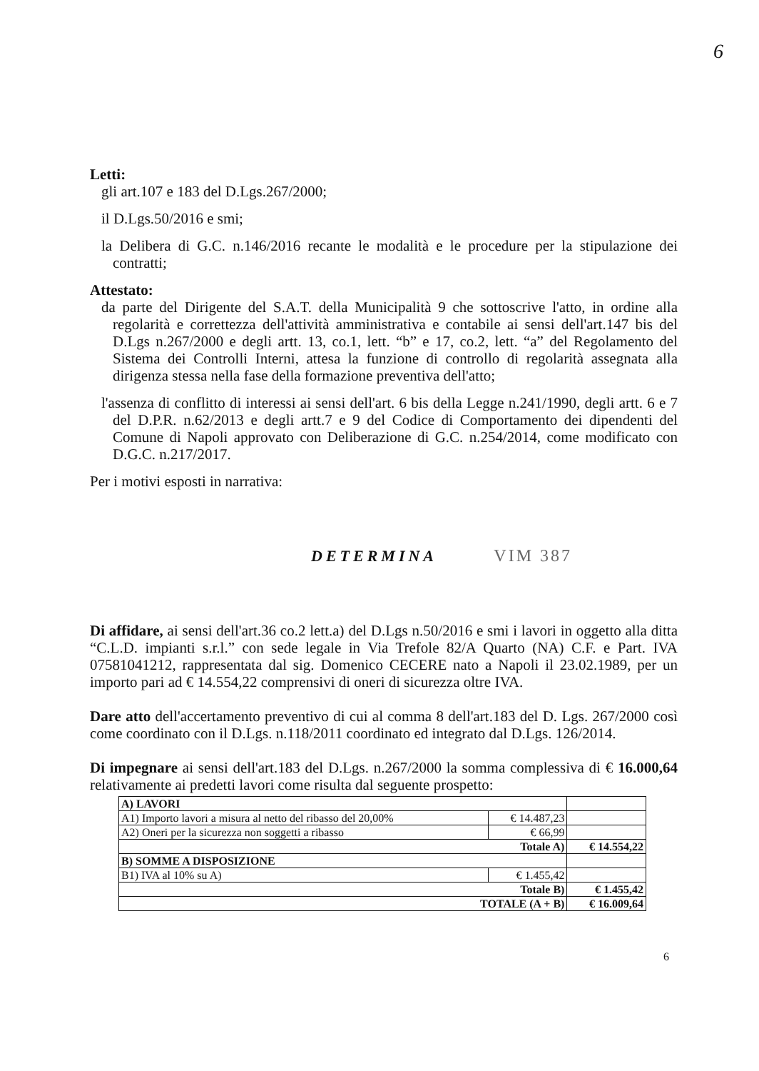6
Letti:
gli art.107 e 183 del D.Lgs.267/2000;
il D.Lgs.50/2016 e smi;
la Delibera di G.C. n.146/2016 recante le modalità e le procedure per la stipulazione dei contratti;
Attestato:
da parte del Dirigente del S.A.T. della Municipalità 9 che sottoscrive l'atto, in ordine alla regolarità e correttezza dell'attività amministrativa e contabile ai sensi dell'art.147 bis del D.Lgs n.267/2000 e degli artt. 13, co.1, lett. “b” e 17, co.2, lett. “a” del Regolamento del Sistema dei Controlli Interni, attesa la funzione di controllo di regolarità assegnata alla dirigenza stessa nella fase della formazione preventiva dell'atto;
l'assenza di conflitto di interessi ai sensi dell'art. 6 bis della Legge n.241/1990, degli artt. 6 e 7 del D.P.R. n.62/2013 e degli artt.7 e 9 del Codice di Comportamento dei dipendenti del Comune di Napoli approvato con Deliberazione di G.C. n.254/2014, come modificato con D.G.C. n.217/2017.
Per i motivi esposti in narrativa:
DETERMINA VIM 387
Di affidare, ai sensi dell'art.36 co.2 lett.a) del D.Lgs n.50/2016 e smi i lavori in oggetto alla ditta “C.L.D. impianti s.r.l.” con sede legale in Via Trefole 82/A Quarto (NA) C.F. e Part. IVA 07581041212, rappresentata dal sig. Domenico CECERE nato a Napoli il 23.02.1989, per un importo pari ad € 14.554,22 comprensivi di oneri di sicurezza oltre IVA.
Dare atto dell'accertamento preventivo di cui al comma 8 dell'art.183 del D. Lgs. 267/2000 così come coordinato con il D.Lgs. n.118/2011 coordinato ed integrato dal D.Lgs. 126/2014.
Di impegnare ai sensi dell'art.183 del D.Lgs. n.267/2000 la somma complessiva di € 16.000,64 relativamente ai predetti lavori come risulta dal seguente prospetto:
| A) LAVORI | | |
| A1) Importo lavori a misura al netto del ribasso del 20,00% | € 14.487,23 | |
| A2) Oneri per la sicurezza non soggetti a ribasso | € 66,99 | |
| Totale A) | | € 14.554,22 |
| B) SOMME A DISPOSIZIONE | | |
| B1) IVA al 10% su A) | € 1.455,42 | |
| Totale B) | | € 1.455,42 |
| TOTALE (A + B) | | € 16.009,64 |
6